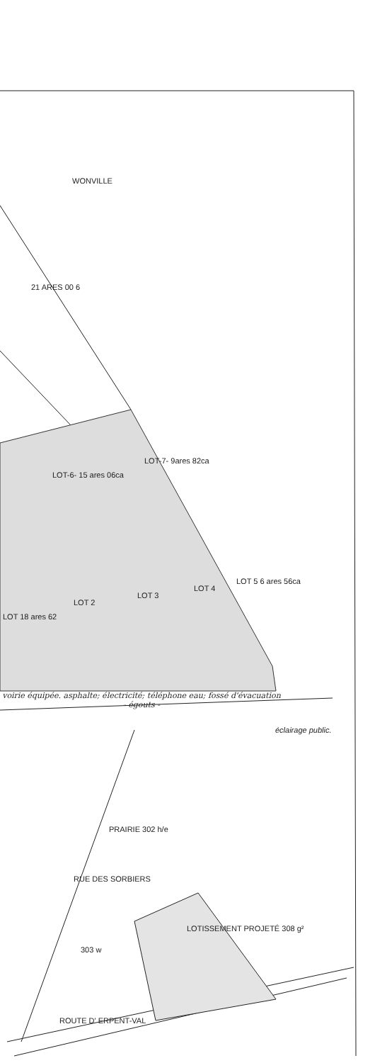WONVILLE
21 ARES 00 6
LOT-7- 9ares 82ca
LOT-6- 15 ares 06ca
LOT 18 ares 62
LOT 2
LOT 3
LOT 4
LOT 5 6 ares 56ca
voirie équipée. asphalte; électricité; téléphone eau; fossé d'évacuation - égouts -
éclairage public.
PRAIRIE 302 h/e
RUE DES SORBIERS
LOTISSEMENT PROJETÉ 308 g²
303 w
ROUTE D' ERPENT-VAL